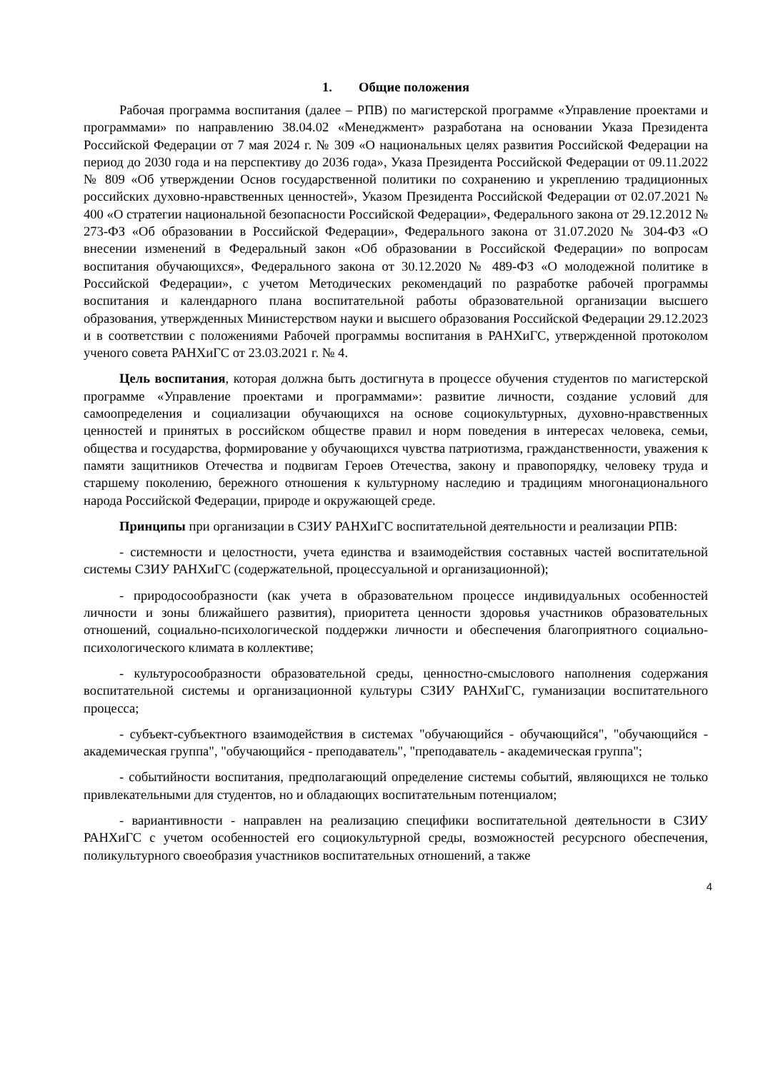1. Общие положения
Рабочая программа воспитания (далее – РПВ) по магистерской программе «Управление проектами и программами» по направлению 38.04.02 «Менеджмент» разработана на основании Указа Президента Российской Федерации от 7 мая 2024 г. № 309 «О национальных целях развития Российской Федерации на период до 2030 года и на перспективу до 2036 года», Указа Президента Российской Федерации от 09.11.2022 № 809 «Об утверждении Основ государственной политики по сохранению и укреплению традиционных российских духовно-нравственных ценностей», Указом Президента Российской Федерации от 02.07.2021 № 400 «О стратегии национальной безопасности Российской Федерации», Федерального закона от 29.12.2012 № 273-ФЗ «Об образовании в Российской Федерации», Федерального закона от 31.07.2020 № 304-ФЗ «О внесении изменений в Федеральный закон «Об образовании в Российской Федерации» по вопросам воспитания обучающихся», Федерального закона от 30.12.2020 № 489-ФЗ «О молодежной политике в Российской Федерации», с учетом Методических рекомендаций по разработке рабочей программы воспитания и календарного плана воспитательной работы образовательной организации высшего образования, утвержденных Министерством науки и высшего образования Российской Федерации 29.12.2023 и в соответствии с положениями Рабочей программы воспитания в РАНХиГС, утвержденной протоколом ученого совета РАНХиГС от 23.03.2021 г. № 4.
Цель воспитания, которая должна быть достигнута в процессе обучения студентов по магистерской программе «Управление проектами и программами»: развитие личности, создание условий для самоопределения и социализации обучающихся на основе социокультурных, духовно-нравственных ценностей и принятых в российском обществе правил и норм поведения в интересах человека, семьи, общества и государства, формирование у обучающихся чувства патриотизма, гражданственности, уважения к памяти защитников Отечества и подвигам Героев Отечества, закону и правопорядку, человеку труда и старшему поколению, бережного отношения к культурному наследию и традициям многонационального народа Российской Федерации, природе и окружающей среде.
Принципы при организации в СЗИУ РАНХиГС воспитательной деятельности и реализации РПВ:
- системности и целостности, учета единства и взаимодействия составных частей воспитательной системы СЗИУ РАНХиГС (содержательной, процессуальной и организационной);
- природосообразности (как учета в образовательном процессе индивидуальных особенностей личности и зоны ближайшего развития), приоритета ценности здоровья участников образовательных отношений, социально-психологической поддержки личности и обеспечения благоприятного социально-психологического климата в коллективе;
- культуросообразности образовательной среды, ценностно-смыслового наполнения содержания воспитательной системы и организационной культуры СЗИУ РАНХиГС, гуманизации воспитательного процесса;
- субъект-субъектного взаимодействия в системах "обучающийся - обучающийся", "обучающийся - академическая группа", "обучающийся - преподаватель", "преподаватель - академическая группа";
- событийности воспитания, предполагающий определение системы событий, являющихся не только привлекательными для студентов, но и обладающих воспитательным потенциалом;
- вариантивности - направлен на реализацию специфики воспитательной деятельности в СЗИУ РАНХиГС с учетом особенностей его социокультурной среды, возможностей ресурсного обеспечения, поликультурного своеобразия участников воспитательных отношений, а также
4